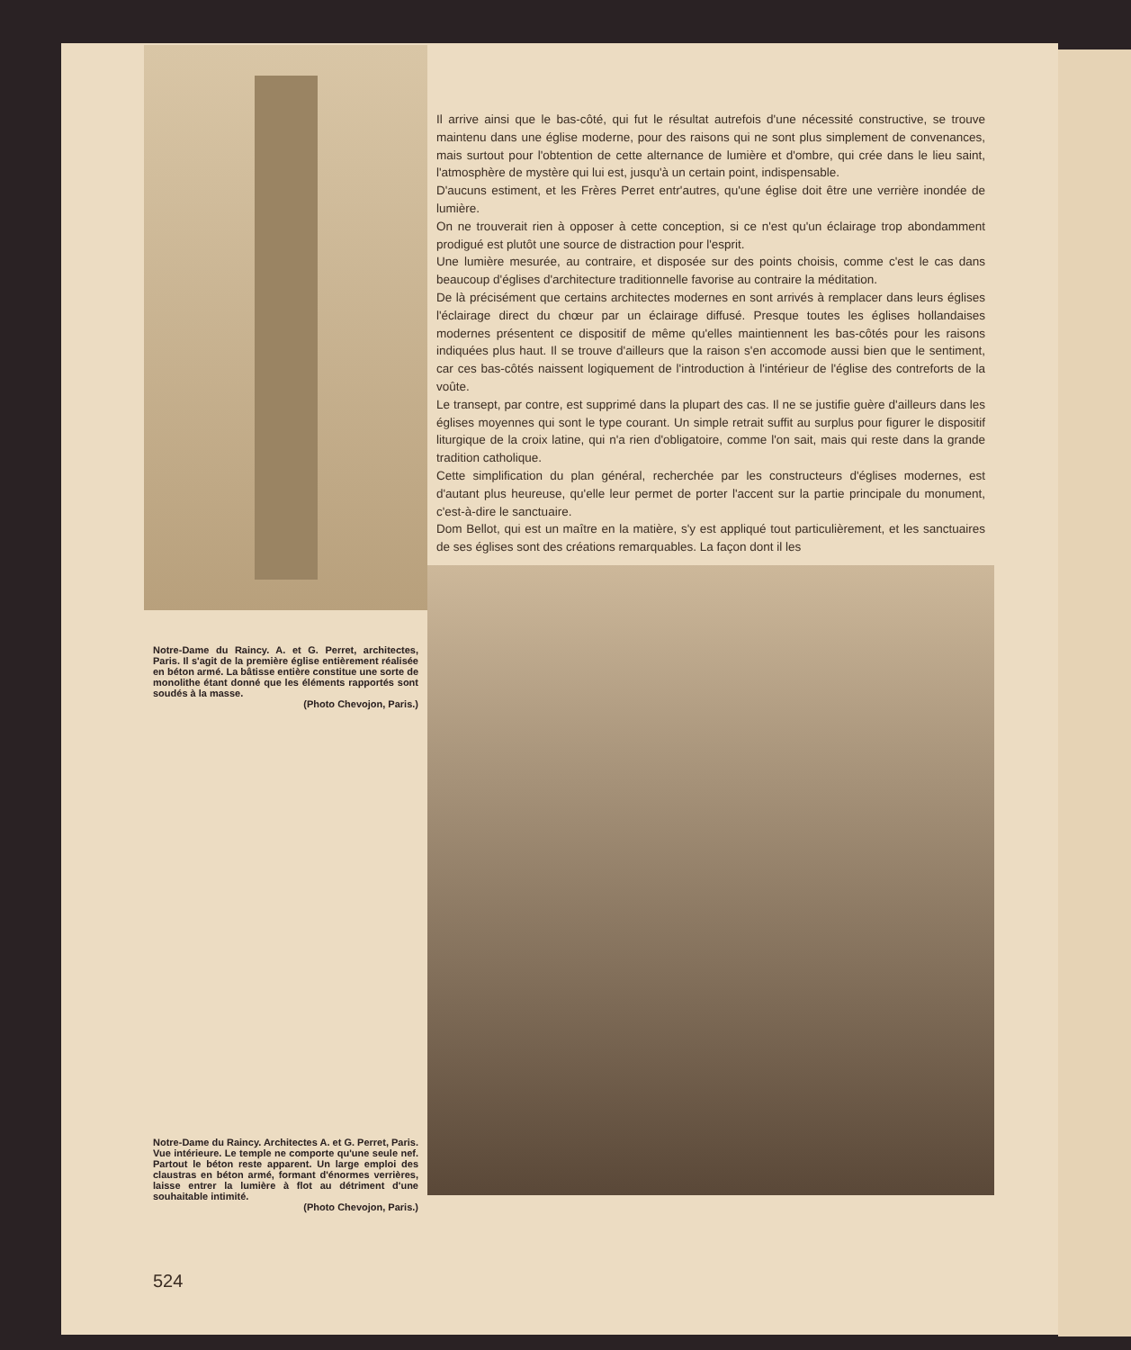Notre-Dame du Raincy. A. et G. Perret, architectes, Paris. Il s'agit de la première église entièrement réalisée en béton armé. La bâtisse entière constitue une sorte de monolithe étant donné que les éléments rapportés sont soudés à la masse.
(Photo Chevojon, Paris.)
Notre-Dame du Raincy. Architectes A. et G. Perret, Paris. Vue intérieure. Le temple ne comporte qu'une seule nef. Partout le béton reste apparent. Un large emploi des claustras en béton armé, formant d'énormes verrières, laisse entrer la lumière à flot au détriment d'une souhaitable intimité.
(Photo Chevojon, Paris.)
524
Il arrive ainsi que le bas-côté, qui fut le résultat autrefois d'une nécessité constructive, se trouve maintenu dans une église moderne, pour des raisons qui ne sont plus simplement de convenances, mais surtout pour l'obtention de cette alternance de lumière et d'ombre, qui crée dans le lieu saint, l'atmosphère de mystère qui lui est, jusqu'à un certain point, indispensable.
D'aucuns estiment, et les Frères Perret entr'autres, qu'une église doit être une verrière inondée de lumière.
On ne trouverait rien à opposer à cette conception, si ce n'est qu'un éclairage trop abondamment prodigué est plutôt une source de distraction pour l'esprit.
Une lumière mesurée, au contraire, et disposée sur des points choisis, comme c'est le cas dans beaucoup d'églises d'architecture traditionnelle favorise au contraire la méditation.
De là précisément que certains architectes modernes en sont arrivés à remplacer dans leurs églises l'éclairage direct du chœur par un éclairage diffusé. Presque toutes les églises hollandaises modernes présentent ce dispositif de même qu'elles maintiennent les bas-côtés pour les raisons indiquées plus haut. Il se trouve d'ailleurs que la raison s'en accomode aussi bien que le sentiment, car ces bas-côtés naissent logiquement de l'introduction à l'intérieur de l'église des contreforts de la voûte.
Le transept, par contre, est supprimé dans la plupart des cas. Il ne se justifie guère d'ailleurs dans les églises moyennes qui sont le type courant. Un simple retrait suffit au surplus pour figurer le dispositif liturgique de la croix latine, qui n'a rien d'obligatoire, comme l'on sait, mais qui reste dans la grande tradition catholique.
Cette simplification du plan général, recherchée par les constructeurs d'églises modernes, est d'autant plus heureuse, qu'elle leur permet de porter l'accent sur la partie principale du monument, c'est-à-dire le sanctuaire.
Dom Bellot, qui est un maître en la matière, s'y est appliqué tout particulièrement, et les sanctuaires de ses églises sont des créations remarquables. La façon dont il les